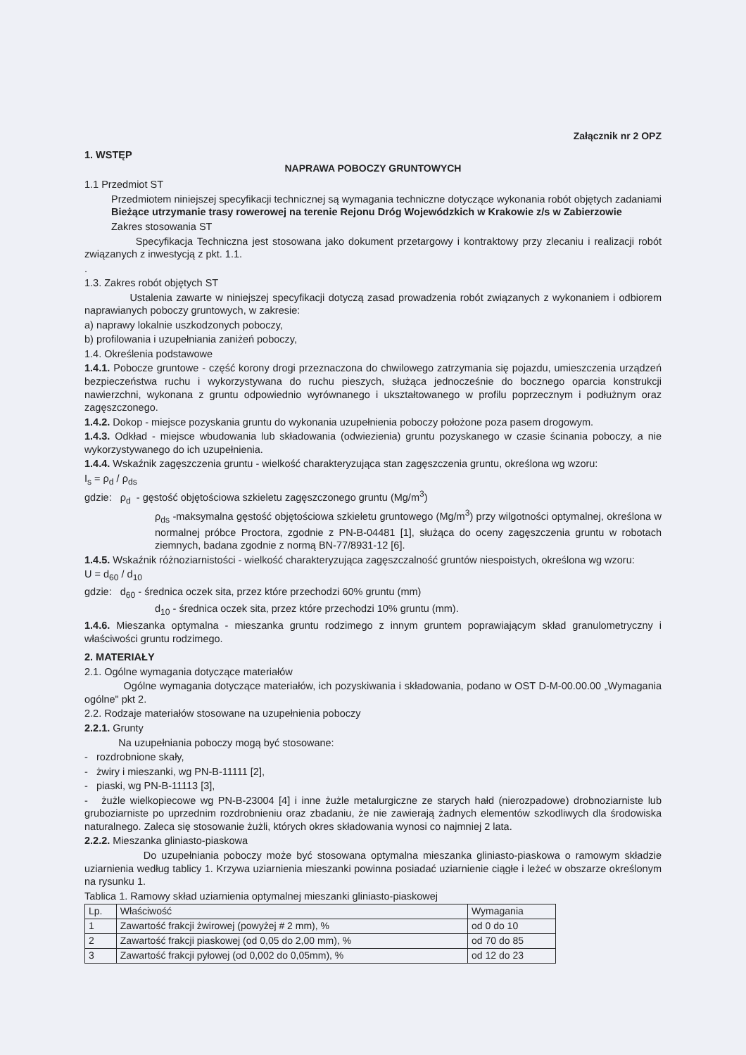Załącznik nr 2 OPZ
1. WSTĘP
NAPRAWA POBOCZY GRUNTOWYCH
1.1 Przedmiot ST
Przedmiotem niniejszej specyfikacji technicznej są wymagania techniczne dotyczące wykonania robót objętych zadaniami Bieżące utrzymanie trasy rowerowej na terenie Rejonu Dróg Wojewódzkich w Krakowie z/s w Zabierzowie
Zakres stosowania ST
Specyfikacja Techniczna jest stosowana jako dokument przetargowy i kontraktowy przy zlecaniu i realizacji robót związanych z inwestycją z pkt. 1.1.
.
1.3. Zakres robót objętych ST
Ustalenia zawarte w niniejszej specyfikacji dotyczą zasad prowadzenia robót związanych z wykonaniem i odbiorem naprawianych poboczy gruntowych, w zakresie:
a) naprawy lokalnie uszkodzonych poboczy,
b) profilowania i uzupełniania zaniżeń poboczy,
1.4. Określenia podstawowe
1.4.1. Pobocze gruntowe - część korony drogi przeznaczona do chwilowego zatrzymania się pojazdu, umieszczenia urządzeń bezpieczeństwa ruchu i wykorzystywana do ruchu pieszych, służąca jednocześnie do bocznego oparcia konstrukcji nawierzchni, wykonana z gruntu odpowiednio wyrównanego i ukształtowanego w profilu poprzecznym i podłużnym oraz zagęszczonego.
1.4.2. Dokop - miejsce pozyskania gruntu do wykonania uzupełnienia poboczy położone poza pasem drogowym.
1.4.3. Odkład - miejsce wbudowania lub składowania (odwiezienia) gruntu pozyskanego w czasie ścinania poboczy, a nie wykorzystywanego do ich uzupełnienia.
1.4.4. Wskaźnik zagęszczenia gruntu - wielkość charakteryzująca stan zagęszczenia gruntu, określona wg wzoru:
I<sub>s</sub> = ρ<sub>d</sub> / ρ<sub>ds</sub>
gdzie: ρ<sub>d</sub> - gęstość objętościowa szkieletu zagęszczonego gruntu (Mg/m<sup>3</sup>)
ρ<sub>ds</sub> -maksymalna gęstość objętościowa szkieletu gruntowego (Mg/m<sup>3</sup>) przy wilgotności optymalnej, określona w normalnej próbce Proctora, zgodnie z PN-B-04481 [1], służąca do oceny zagęszczenia gruntu w robotach ziemnych, badana zgodnie z normą BN-77/8931-12 [6].
1.4.5. Wskaźnik różnoziarnistości - wielkość charakteryzująca zagęszczalność gruntów niespoistych, określona wg wzoru:
U = d<sub>60</sub> / d<sub>10</sub>
gdzie: d<sub>60</sub> - średnica oczek sita, przez które przechodzi 60% gruntu (mm)
d<sub>10</sub> - średnica oczek sita, przez które przechodzi 10% gruntu (mm).
1.4.6. Mieszanka optymalna - mieszanka gruntu rodzimego z innym gruntem poprawiającym skład granulometryczny i właściwości gruntu rodzimego.
2. MATERIAŁY
2.1. Ogólne wymagania dotyczące materiałów
Ogólne wymagania dotyczące materiałów, ich pozyskiwania i składowania, podano w OST D-M-00.00.00 „Wymagania ogólne" pkt 2.
2.2. Rodzaje materiałów stosowane na uzupełnienia poboczy
2.2.1. Grunty
Na uzupełniania poboczy mogą być stosowane:
- rozdrobnione skały,
- żwiry i mieszanki, wg PN-B-11111 [2],
- piaski, wg PN-B-11113 [3],
- żużle wielkopiecowe wg PN-B-23004 [4] i inne żużle metalurgiczne ze starych hałd (nierozpadowe) drobnoziarniste lub gruboziarniste po uprzednim rozdrobnieniu oraz zbadaniu, że nie zawierają żadnych elementów szkodliwych dla środowiska naturalnego. Zaleca się stosowanie żużli, których okres składowania wynosi co najmniej 2 lata.
2.2.2. Mieszanka gliniasto-piaskowa
Do uzupełniania poboczy może być stosowana optymalna mieszanka gliniasto-piaskowa o ramowym składzie uziarnienia według tablicy 1. Krzywa uziarnienia mieszanki powinna posiadać uziarnienie ciągłe i leżeć w obszarze określonym na rysunku 1.
Tablica 1. Ramowy skład uziarnienia optymalnej mieszanki gliniasto-piaskowej
| Lp. | Właściwość | Wymagania |
| --- | --- | --- |
| 1 | Zawartość frakcji żwirowej (powyżej # 2 mm), % | od 0 do 10 |
| 2 | Zawartość frakcji piaskowej (od 0,05 do 2,00 mm), % | od 70 do 85 |
| 3 | Zawartość frakcji pyłowej (od 0,002 do 0,05mm), % | od 12 do 23 |